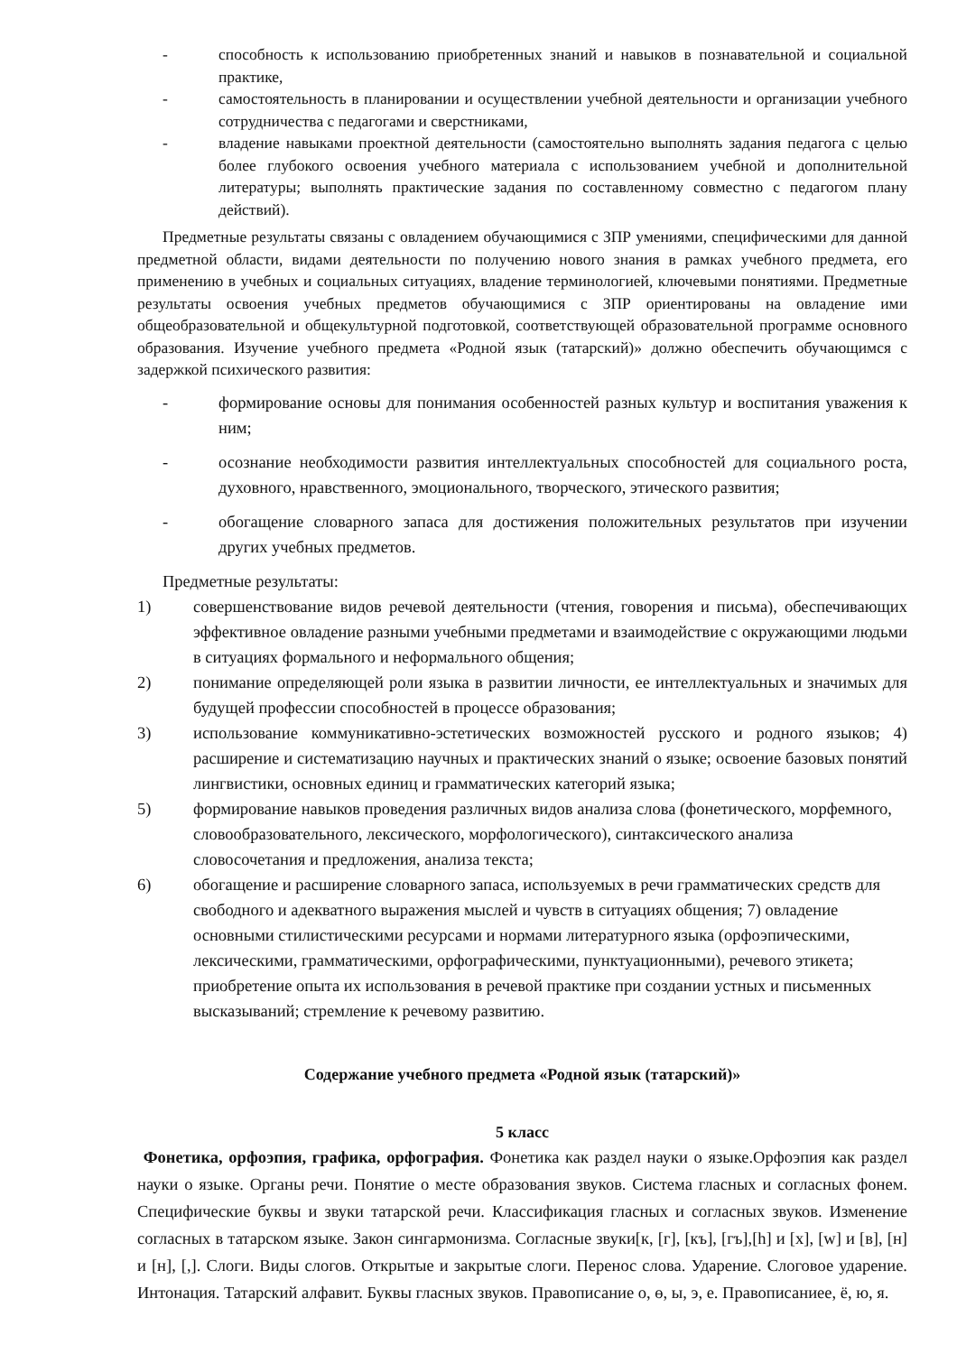- способность к использованию приобретенных знаний и навыков в познавательной и социальной практике,
- самостоятельность в планировании и осуществлении учебной деятельности и организации учебного сотрудничества с педагогами и сверстниками,
- владение навыками проектной деятельности (самостоятельно выполнять задания педагога с целью более глубокого освоения учебного материала с использованием учебной и дополнительной литературы; выполнять практические задания по составленному совместно с педагогом плану действий).
Предметные результаты связаны с овладением обучающимися с ЗПР умениями, специфическими для данной предметной области, видами деятельности по получению нового знания в рамках учебного предмета, его применению в учебных и социальных ситуациях, владение терминологией, ключевыми понятиями. Предметные результаты освоения учебных предметов обучающимися с ЗПР ориентированы на овладение ими общеобразовательной и общекультурной подготовкой, соответствующей образовательной программе основного образования. Изучение учебного предмета «Родной язык (татарский)» должно обеспечить обучающимся с задержкой психического развития:
- формирование основы для понимания особенностей разных культур и воспитания уважения к ним;
- осознание необходимости развития интеллектуальных способностей для социального роста, духовного, нравственного, эмоционального, творческого, этического развития;
- обогащение словарного запаса для достижения положительных результатов при изучении других учебных предметов.
Предметные результаты:
1) совершенствование видов речевой деятельности (чтения, говорения и письма), обеспечивающих эффективное овладение разными учебными предметами и взаимодействие с окружающими людьми в ситуациях формального и неформального общения;
2) понимание определяющей роли языка в развитии личности, ее интеллектуальных и значимых для будущей профессии способностей в процессе образования;
3) использование коммуникативно-эстетических возможностей русского и родного языков; 4) расширение и систематизацию научных и практических знаний о языке; освоение базовых понятий лингвистики, основных единиц и грамматических категорий языка;
5) формирование навыков проведения различных видов анализа слова (фонетического, морфемного, словообразовательного, лексического, морфологического), синтаксического анализа словосочетания и предложения, анализа текста;
6) обогащение и расширение словарного запаса, используемых в речи грамматических средств для свободного и адекватного выражения мыслей и чувств в ситуациях общения; 7) овладение основными стилистическими ресурсами и нормами литературного языка (орфоэпическими, лексическими, грамматическими, орфографическими, пунктуационными), речевого этикета; приобретение опыта их использования в речевой практике при создании устных и письменных высказываний; стремление к речевому развитию.
Содержание учебного предмета «Родной язык (татарский)»
5 класс
Фонетика, орфоэпия, графика, орфография. Фонетика как раздел науки о языке.Орфоэпия как раздел науки о языке. Органы речи. Понятие о месте образования звуков. Система гласных и согласных фонем. Специфические буквы и звуки татарской речи. Классификация гласных и согласных звуков. Изменение согласных в татарском языке. Закон сингармонизма. Согласные звуки[к, [г], [къ], [гъ],[h] и [х], [w] и [в], [н] и [н], [,]. Слоги. Виды слогов. Открытые и закрытые слоги. Перенос слова. Ударение. Слоговое ударение. Интонация. Татарский алфавит. Буквы гласных звуков. Правописание о, ө, ы, э, е. Правописаниее, ё, ю, я.